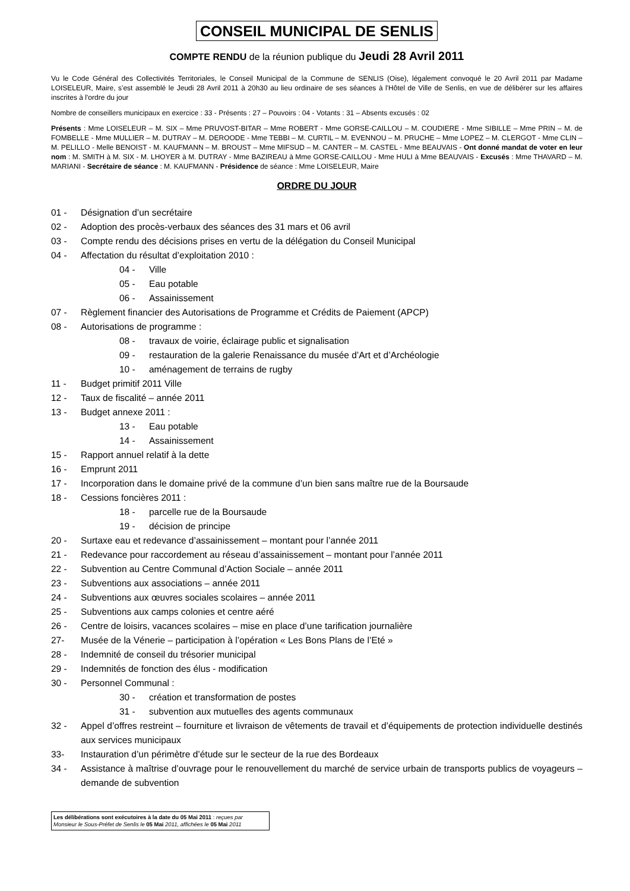CONSEIL MUNICIPAL DE SENLIS
COMPTE RENDU de la réunion publique du Jeudi 28 Avril 2011
Vu le Code Général des Collectivités Territoriales, le Conseil Municipal de la Commune de SENLIS (Oise), légalement convoqué le 20 Avril 2011 par Madame LOISELEUR, Maire, s'est assemblé le Jeudi 28 Avril 2011 à 20h30 au lieu ordinaire de ses séances à l'Hôtel de Ville de Senlis, en vue de délibérer sur les affaires inscrites à l'ordre du jour
Nombre de conseillers municipaux en exercice : 33 - Présents : 27 – Pouvoirs : 04 - Votants : 31 – Absents excusés : 02
Présents : Mme LOISELEUR – M. SIX – Mme PRUVOST-BITAR – Mme ROBERT - Mme GORSE-CAILLOU – M. COUDIERE - Mme SIBILLE – Mme PRIN – M. de FOMBELLE - Mme MULLIER – M. DUTRAY – M. DEROODE - Mme TEBBI – M. CURTIL – M. EVENNOU – M. PRUCHE – Mme LOPEZ – M. CLERGOT - Mme CLIN – M. PELILLO - Melle BENOIST - M. KAUFMANN – M. BROUST – Mme MIFSUD – M. CANTER – M. CASTEL - Mme BEAUVAIS - Ont donné mandat de voter en leur nom : M. SMITH à M. SIX - M. LHOYER à M. DUTRAY - Mme BAZIREAU à Mme GORSE-CAILLOU - Mme HULI à Mme BEAUVAIS - Excusés : Mme THAVARD – M. MARIANI - Secrétaire de séance : M. KAUFMANN - Présidence de séance : Mme LOISELEUR, Maire
ORDRE DU JOUR
01 - Désignation d’un secrétaire
02 - Adoption des procès-verbaux des séances des 31 mars et 06 avril
03 - Compte rendu des décisions prises en vertu de la délégation du Conseil Municipal
04 - Affectation du résultat d’exploitation 2010 :
04 - Ville
05 - Eau potable
06 - Assainissement
07 - Règlement financier des Autorisations de Programme et Crédits de Paiement (APCP)
08 - Autorisations de programme :
08 - travaux de voirie, éclairage public et signalisation
09 - restauration de la galerie Renaissance du musée d’Art et d’Archéologie
10 - aménagement de terrains de rugby
11 - Budget primitif 2011 Ville
12 - Taux de fiscalité – année 2011
13 - Budget annexe 2011 :
13 - Eau potable
14 - Assainissement
15 - Rapport annuel relatif à la dette
16 - Emprunt 2011
17 - Incorporation dans le domaine privé de la commune d’un bien sans maître rue de la Boursaude
18 - Cessions foncières 2011 :
18 - parcelle rue de la Boursaude
19 - décision de principe
20 - Surtaxe eau et redevance d’assainissement – montant pour l’année 2011
21 - Redevance pour raccordement au réseau d’assainissement – montant pour l’année 2011
22 - Subvention au Centre Communal d’Action Sociale – année 2011
23 - Subventions aux associations – année 2011
24 - Subventions aux œuvres sociales scolaires – année 2011
25 - Subventions aux camps colonies et centre aéré
26 - Centre de loisirs, vacances scolaires – mise en place d’une tarification journalière
27- Musée de la Vénerie – participation à l’opération « Les Bons Plans de l’Eté »
28 - Indemnité de conseil du trésorier municipal
29 - Indemnités de fonction des élus - modification
30 - Personnel Communal :
30 - création et transformation de postes
31 - subvention aux mutuelles des agents communaux
32 - Appel d’offres restreint – fourniture et livraison de vêtements de travail et d’équipements de protection individuelle destinés aux services municipaux
33- Instauration d’un périmètre d’étude sur le secteur de la rue des Bordeaux
34 - Assistance à maîtrise d’ouvrage pour le renouvellement du marché de service urbain de transports publics de voyageurs – demande de subvention
Les délibérations sont exécutoires à la date du 05 Mai 2011 : reçues par Monsieur le Sous-Préfet de Senlis le 05 Mai 2011, affichées le 05 Mai 2011